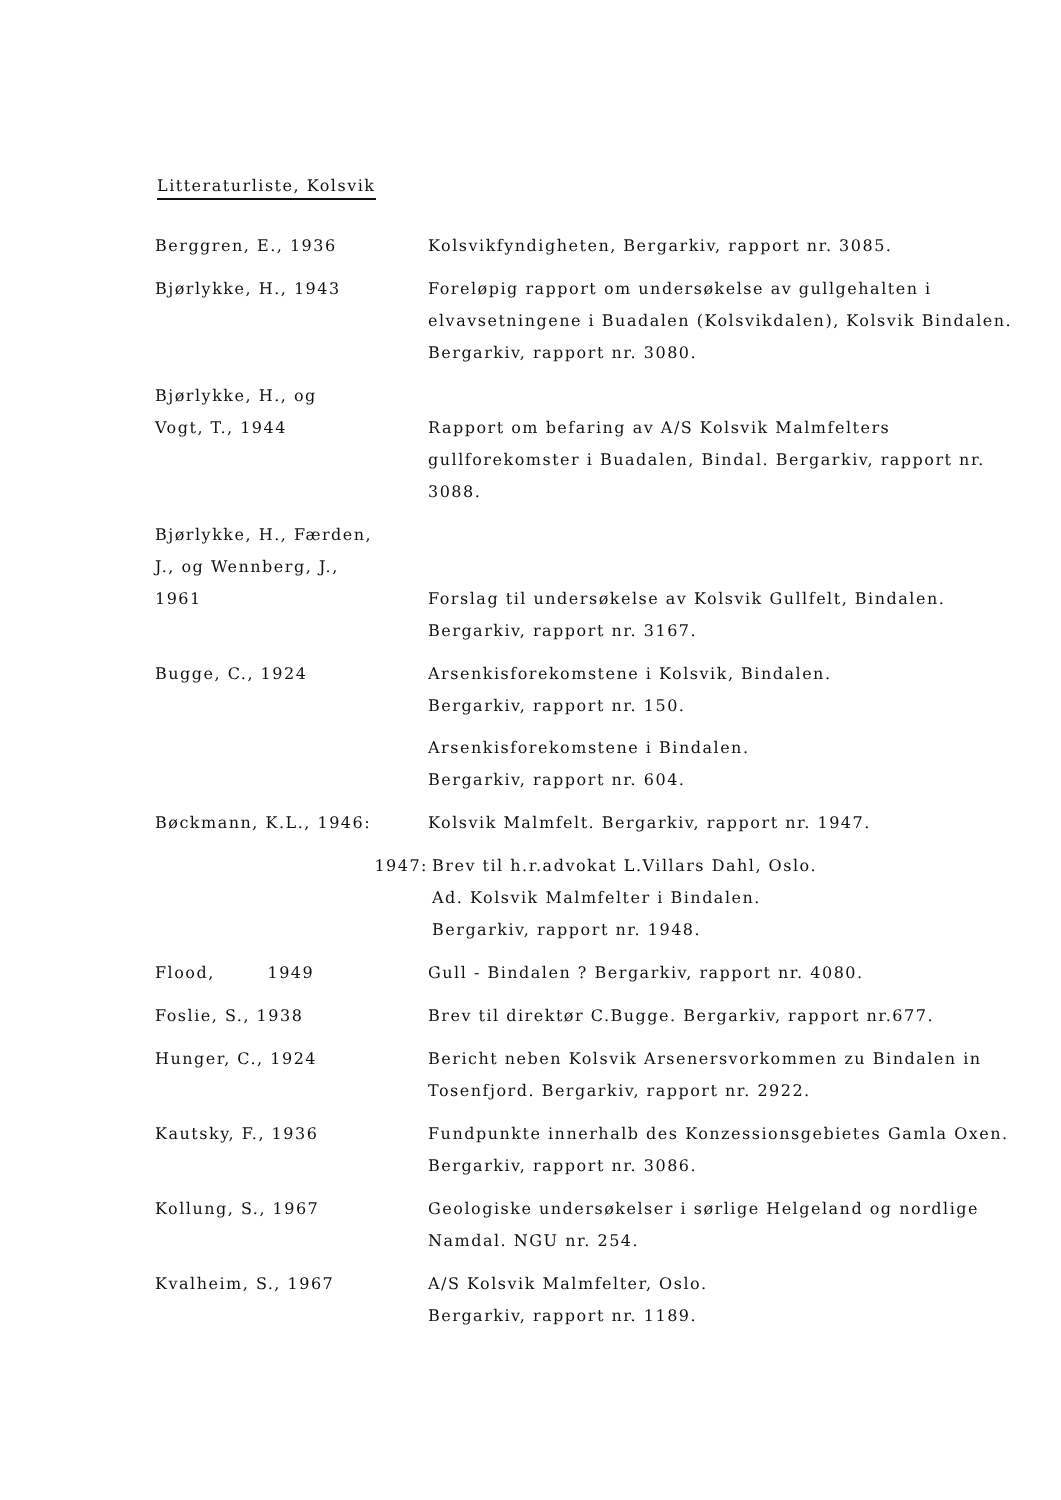Litteraturliste, Kolsvik
Berggren, E., 1936 Kolsvikfyndigheten, Bergarkiv, rapport nr. 3085.
Bjørlykke, H., 1943 Foreløpig rapport om undersøkelse av gullgehalten i elvavsetningene i Buadalen (Kolsvikdalen), Kolsvik Bindalen. Bergarkiv, rapport nr. 3080.
Bjørlykke, H., og
Vogt, T., 1944
Rapport om befaring av A/S Kolsvik Malmfelters gullforekomster i Buadalen, Bindal. Bergarkiv, rapport nr. 3088.
Bjørlykke, H., Færden,
J., og Wennberg, J.,
1961
Forslag til undersøkelse av Kolsvik Gullfelt, Bindalen. Bergarkiv, rapport nr. 3167.
Bugge, C., 1924 Arsenkisforekomstene i Kolsvik, Bindalen.
Bergarkiv, rapport nr. 150.
Arsenkisforekomstene i Bindalen.
Bergarkiv, rapport nr. 604.
Bøckmann, K.L., 1946: Kolsvik Malmfelt. Bergarkiv, rapport nr. 1947.
1947: Brev til h.r.advokat L.Villars Dahl, Oslo.
Ad. Kolsvik Malmfelter i Bindalen.
Bergarkiv, rapport nr. 1948.
Flood, 1949 Gull - Bindalen ? Bergarkiv, rapport nr. 4080.
Foslie, S., 1938 Brev til direktør C.Bugge. Bergarkiv, rapport nr.677.
Hunger, C., 1924 Bericht neben Kolsvik Arsenersvorkommen zu Bindalen in Tosenfjord. Bergarkiv, rapport nr. 2922.
Kautsky, F., 1936 Fundpunkte innerhalb des Konzessionsgebietes Gamla Oxen. Bergarkiv, rapport nr. 3086.
Kollung, S., 1967 Geologiske undersøkelser i sørlige Helgeland og nordlige Namdal. NGU nr. 254.
Kvalheim, S., 1967 A/S Kolsvik Malmfelter, Oslo.
Bergarkiv, rapport nr. 1189.